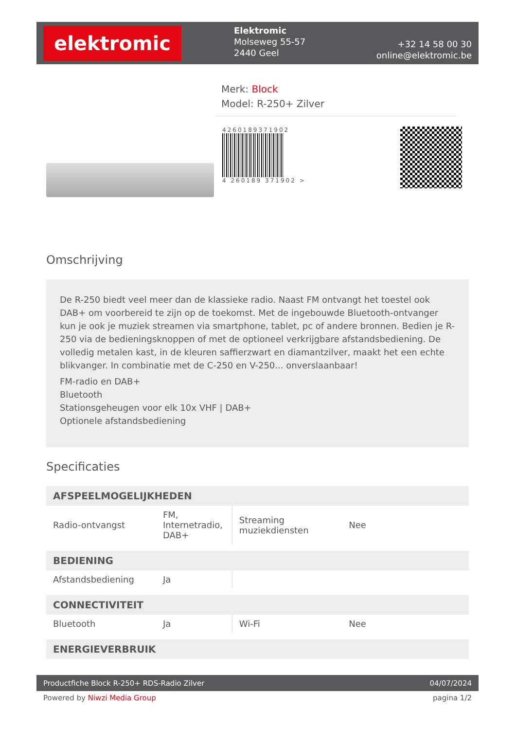elektromic
Elektromic
Molseweg 55-57
2440 Geel
+32 14 58 00 30
online@elektromic.be
Merk: Block
Model: R-250+ Zilver
4260189371902
4 260189 371902 >
Omschrijving
De R-250 biedt veel meer dan de klassieke radio. Naast FM ontvangt het toestel ook DAB+ om voorbereid te zijn op de toekomst. Met de ingebouwde Bluetooth-ontvanger kun je ook je muziek streamen via smartphone, tablet, pc of andere bronnen. Bedien je R-250 via de bedieningsknoppen of met de optioneel verkrijgbare afstandsbediening. De volledig metalen kast, in de kleuren saffierzwart en diamantzilver, maakt het een echte blikvanger. In combinatie met de C-250 en V-250... onverslaanbaar!
FM-radio en DAB+
Bluetooth
Stationsgeheugen voor elk 10x VHF | DAB+
Optionele afstandsbediening
Specificaties
| AFSPEELMOGELIJKHEDEN | | | |
| --- | --- | --- | --- |
| Radio-ontvangst | FM, Internetradio, DAB+ | Streaming muziekdiensten | Nee |
| BEDIENING | | | |
| Afstandsbediening | Ja | | |
| CONNECTIVITEIT | | | |
| Bluetooth | Ja | Wi-Fi | Nee |
| ENERGIEVERBRUIK | | | |
Productfiche Block R-250+ RDS-Radio Zilver 04/07/2024
Powered by Niwzi Media Group pagina 1/2